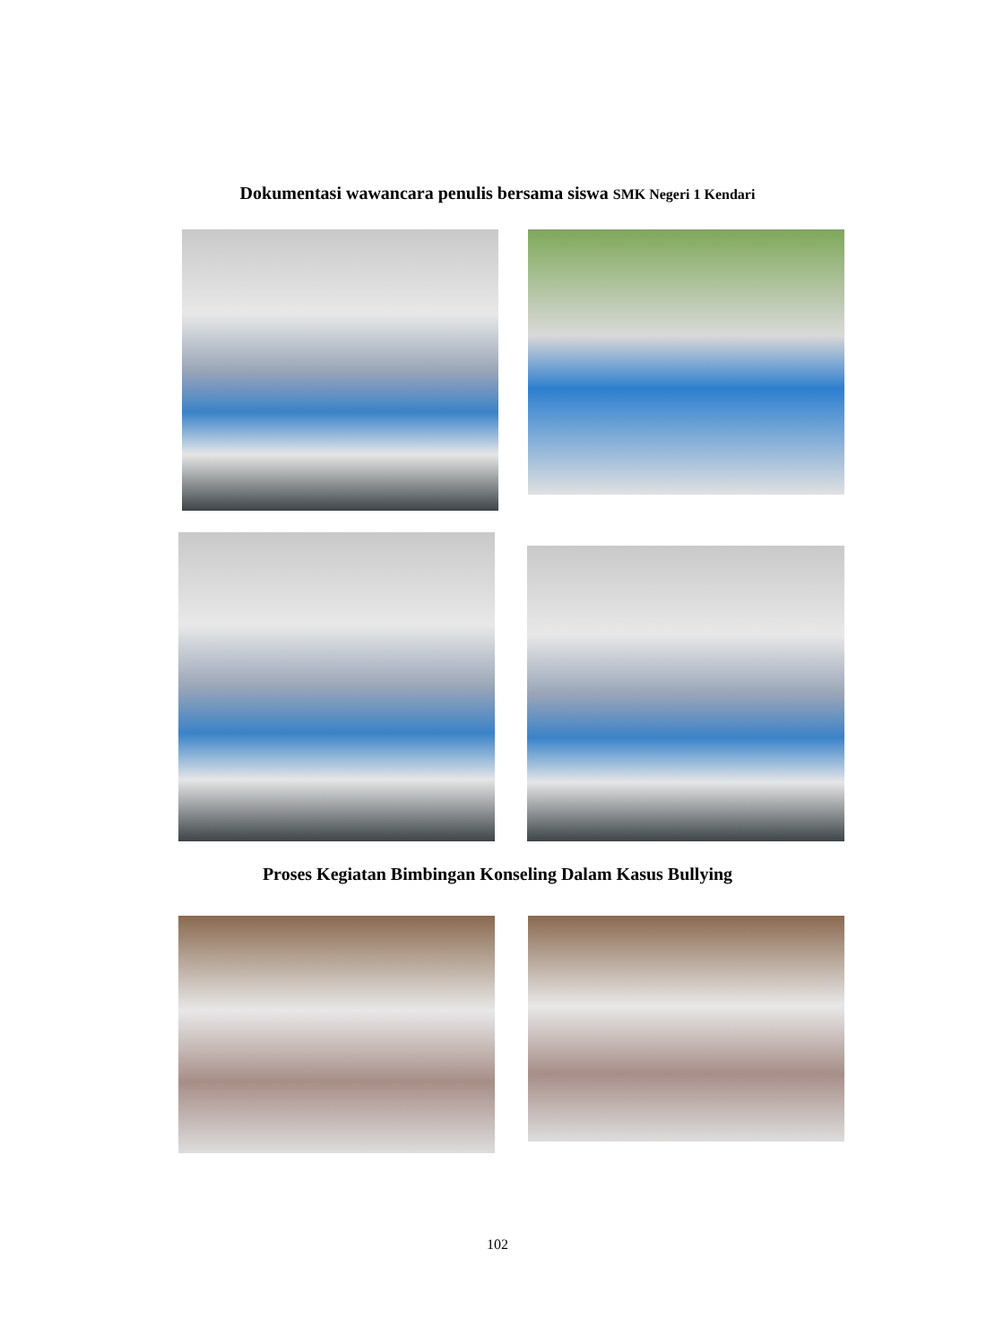Dokumentasi wawancara penulis bersama siswa SMK Negeri 1 Kendari
Proses Kegiatan Bimbingan Konseling Dalam Kasus Bullying
102